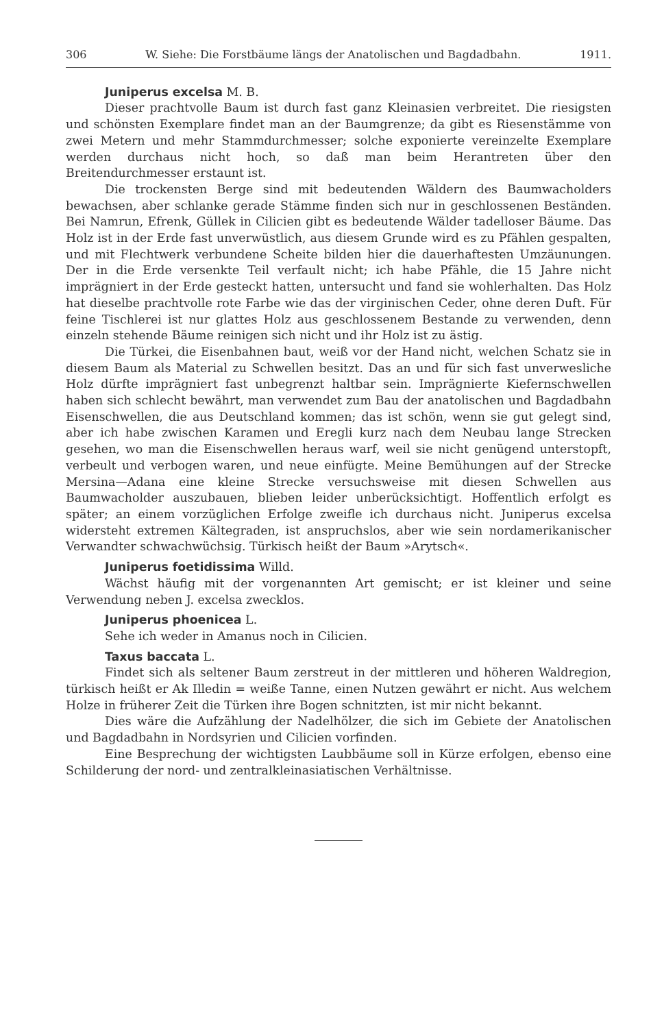306 W. Siehe: Die Forstbäume längs der Anatolischen und Bagdadbahn. 1911.
Juniperus excelsa M. B.
Dieser prachtvolle Baum ist durch fast ganz Kleinasien verbreitet. Die riesigsten und schönsten Exemplare findet man an der Baumgrenze; da gibt es Riesenstämme von zwei Metern und mehr Stammdurchmesser; solche exponierte vereinzelte Exemplare werden durchaus nicht hoch, so daß man beim Herantreten über den Breitendurchmesser erstaunt ist.
Die trockensten Berge sind mit bedeutenden Wäldern des Baumwacholders bewachsen, aber schlanke gerade Stämme finden sich nur in geschlossenen Beständen. Bei Namrun, Efrenk, Güllek in Cilicien gibt es bedeutende Wälder tadelloser Bäume. Das Holz ist in der Erde fast unverwüstlich, aus diesem Grunde wird es zu Pfählen gespalten, und mit Flechtwerk verbundene Scheite bilden hier die dauerhaftesten Umzäunungen. Der in die Erde versenkte Teil verfault nicht; ich habe Pfähle, die 15 Jahre nicht imprägniert in der Erde gesteckt hatten, untersucht und fand sie wohlerhalten. Das Holz hat dieselbe prachtvolle rote Farbe wie das der virginischen Ceder, ohne deren Duft. Für feine Tischlerei ist nur glattes Holz aus geschlossenem Bestande zu verwenden, denn einzeln stehende Bäume reinigen sich nicht und ihr Holz ist zu ästig.
Die Türkei, die Eisenbahnen baut, weiß vor der Hand nicht, welchen Schatz sie in diesem Baum als Material zu Schwellen besitzt. Das an und für sich fast unverwesliche Holz dürfte imprägniert fast unbegrenzt haltbar sein. Imprägnierte Kiefernschwellen haben sich schlecht bewährt, man verwendet zum Bau der anatolischen und Bagdadbahn Eisenschwellen, die aus Deutschland kommen; das ist schön, wenn sie gut gelegt sind, aber ich habe zwischen Karamen und Eregli kurz nach dem Neubau lange Strecken gesehen, wo man die Eisenschwellen heraus warf, weil sie nicht genügend unterstopft, verbeult und verbogen waren, und neue einfügte. Meine Bemühungen auf der Strecke Mersina—Adana eine kleine Strecke versuchsweise mit diesen Schwellen aus Baumwacholder auszubauen, blieben leider unberücksichtigt. Hoffentlich erfolgt es später; an einem vorzüglichen Erfolge zweifle ich durchaus nicht. Juniperus excelsa widersteht extremen Kältegraden, ist anspruchslos, aber wie sein nordamerikanischer Verwandter schwachwüchsig. Türkisch heißt der Baum »Arytsch«.
Juniperus foetidissima Willd.
Wächst häufig mit der vorgenannten Art gemischt; er ist kleiner und seine Verwendung neben J. excelsa zwecklos.
Juniperus phoenicea L.
Sehe ich weder in Amanus noch in Cilicien.
Taxus baccata L.
Findet sich als seltener Baum zerstreut in der mittleren und höheren Waldregion, türkisch heißt er Ak Illedin = weiße Tanne, einen Nutzen gewährt er nicht. Aus welchem Holze in früherer Zeit die Türken ihre Bogen schnitzten, ist mir nicht bekannt.
Dies wäre die Aufzählung der Nadelhölzer, die sich im Gebiete der Anatolischen und Bagdadbahn in Nordsyrien und Cilicien vorfinden.
Eine Besprechung der wichtigsten Laubbäume soll in Kürze erfolgen, ebenso eine Schilderung der nord- und zentralkleinasiatischen Verhältnisse.